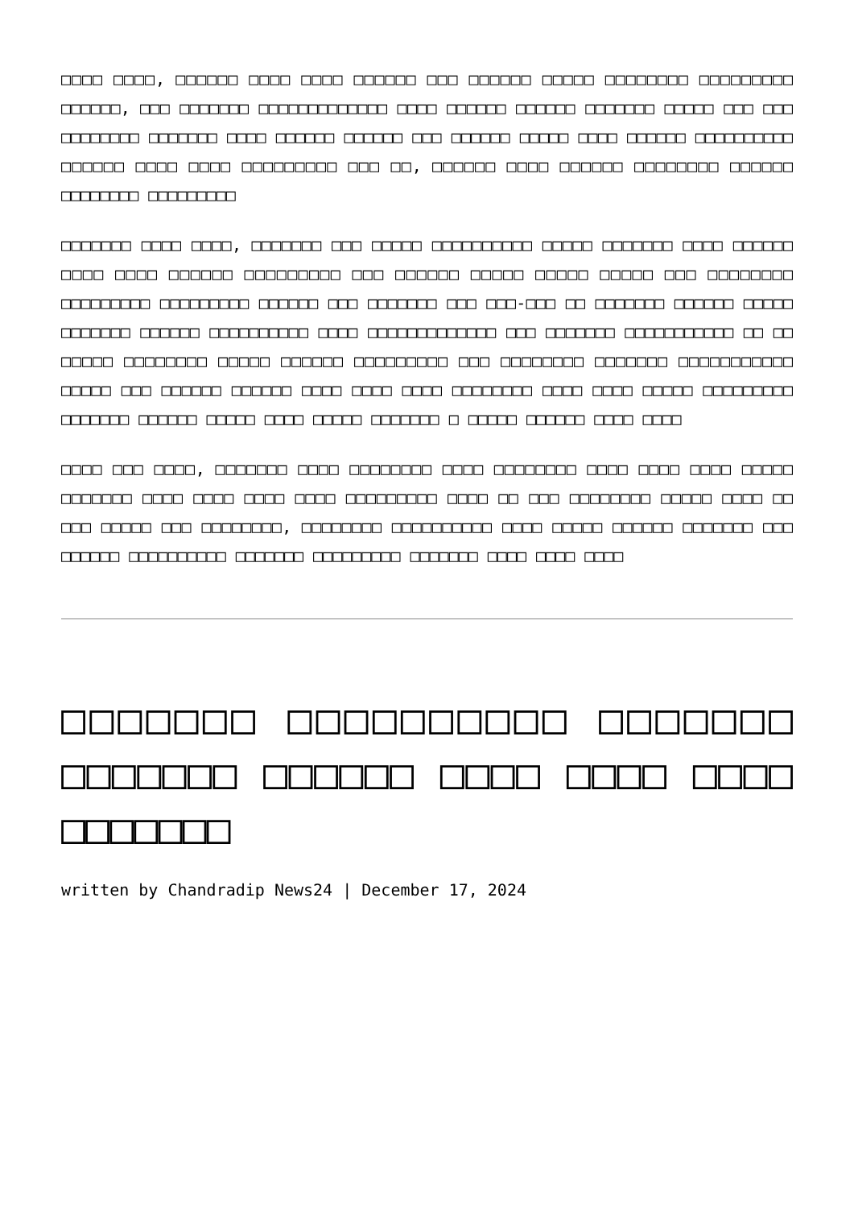□□□□ □□□□, □□□□□□ □□□□ □□□□ □□□□□□ □□□ □□□□□□ □□□□□ □□□□□□□□ □□□□□□□□□ □□□□□□, □□□ □□□□□□□ □□□□□□□□□□□□□ □□□□ □□□□□□ □□□□□□ □□□□□□□ □□□□□ □□□ □□□ □□□□□□□□ □□□□□□□ □□□□ □□□□□□ □□□□□□ □□□ □□□□□□ □□□□□ □□□□ □□□□□□ □□□□□□□□□□ □□□□□□ □□□□ □□□□ □□□□□□□□□ □□□ □□, □□□□□□ □□□□ □□□□□□ □□□□□□□□ □□□□□□ □□□□□□□□ □□□□□□□□□
□□□□□□□ □□□□ □□□□, □□□□□□□ □□□ □□□□□ □□□□□□□□□□ □□□□□ □□□□□□□ □□□□ □□□□□□ □□□□ □□□□ □□□□□□ □□□□□□□□□ □□□ □□□□□□ □□□□□ □□□□□ □□□□□ □□□ □□□□□□□□ □□□□□□□□□ □□□□□□□□□ □□□□□□ □□□ □□□□□□□ □□□ □□□-□□□ □□ □□□□□□□ □□□□□□ □□□□□ □□□□□□□ □□□□□□ □□□□□□□□□□ □□□□ □□□□□□□□□□□□□ □□□ □□□□□□□ □□□□□□□□□□□ □□ □□ □□□□□ □□□□□□□□ □□□□□ □□□□□□ □□□□□□□□□ □□□ □□□□□□□□ □□□□□□□ □□□□□□□□□□□ □□□□□ □□□ □□□□□□ □□□□□□ □□□□ □□□□ □□□□ □□□□□□□□ □□□□ □□□□ □□□□□ □□□□□□□□□ □□□□□□□ □□□□□□ □□□□□ □□□□ □□□□□ □□□□□□□ □ □□□□□ □□□□□□ □□□□ □□□□
□□□□ □□□ □□□□, □□□□□□□ □□□□ □□□□□□□□ □□□□ □□□□□□□□ □□□□ □□□□ □□□□ □□□□□ □□□□□□□ □□□□ □□□□ □□□□ □□□□ □□□□□□□□□ □□□□ □□ □□□ □□□□□□□□ □□□□□ □□□□ □□ □□□ □□□□□ □□□ □□□□□□□□, □□□□□□□□ □□□□□□□□□□ □□□□ □□□□□ □□□□□□ □□□□□□□ □□□ □□□□□□ □□□□□□□□□□ □□□□□□□ □□□□□□□□□ □□□□□□□ □□□□ □□□□ □□□□
□□□□□□□ □□□□□□□□□□ □□□□□□□ □□□□□□□ □□□□□□ □□□□ □□□□ □□□□ □□□□□□□
written by Chandradip News24 | December 17, 2024